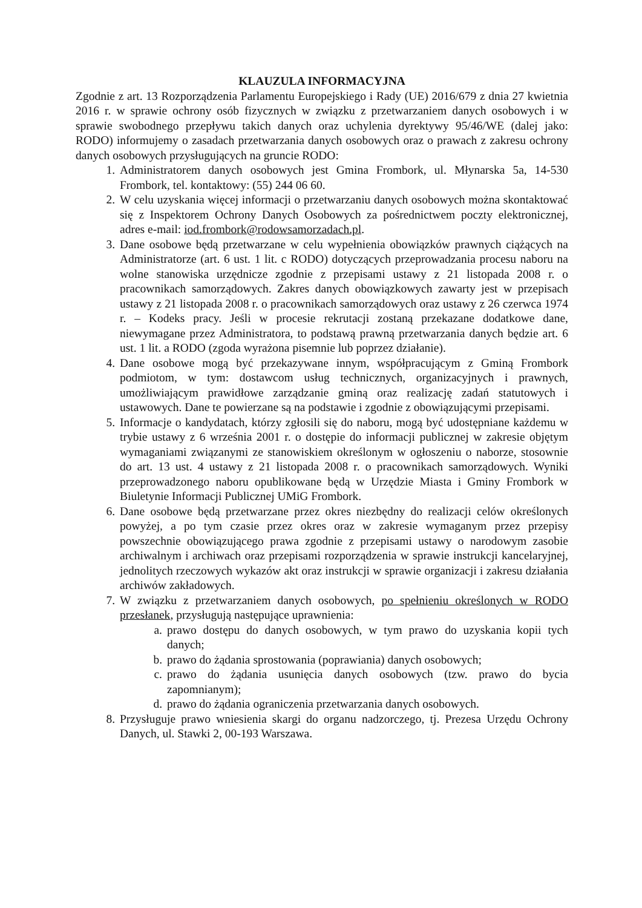KLAUZULA INFORMACYJNA
Zgodnie z art. 13 Rozporządzenia Parlamentu Europejskiego i Rady (UE) 2016/679 z dnia 27 kwietnia 2016 r. w sprawie ochrony osób fizycznych w związku z przetwarzaniem danych osobowych i w sprawie swobodnego przepływu takich danych oraz uchylenia dyrektywy 95/46/WE (dalej jako: RODO) informujemy o zasadach przetwarzania danych osobowych oraz o prawach z zakresu ochrony danych osobowych przysługujących na gruncie RODO:
1. Administratorem danych osobowych jest Gmina Frombork, ul. Młynarska 5a, 14-530 Frombork, tel. kontaktowy: (55) 244 06 60.
2. W celu uzyskania więcej informacji o przetwarzaniu danych osobowych można skontaktować się z Inspektorem Ochrony Danych Osobowych za pośrednictwem poczty elektronicznej, adres e-mail: iod.frombork@rodowsamorzadach.pl.
3. Dane osobowe będą przetwarzane w celu wypełnienia obowiązków prawnych ciążących na Administratorze (art. 6 ust. 1 lit. c RODO) dotyczących przeprowadzania procesu naboru na wolne stanowiska urzędnicze zgodnie z przepisami ustawy z 21 listopada 2008 r. o pracownikach samorządowych. Zakres danych obowiązkowych zawarty jest w przepisach ustawy z 21 listopada 2008 r. o pracownikach samorządowych oraz ustawy z 26 czerwca 1974 r. – Kodeks pracy. Jeśli w procesie rekrutacji zostaną przekazane dodatkowe dane, niewymagane przez Administratora, to podstawą prawną przetwarzania danych będzie art. 6 ust. 1 lit. a RODO (zgoda wyrażona pisemnie lub poprzez działanie).
4. Dane osobowe mogą być przekazywane innym, współpracującym z Gminą Frombork podmiotom, w tym: dostawcom usług technicznych, organizacyjnych i prawnych, umożliwiającym prawidłowe zarządzanie gminą oraz realizację zadań statutowych i ustawowych. Dane te powierzane są na podstawie i zgodnie z obowiązującymi przepisami.
5. Informacje o kandydatach, którzy zgłosili się do naboru, mogą być udostępniane każdemu w trybie ustawy z 6 września 2001 r. o dostępie do informacji publicznej w zakresie objętym wymaganiami związanymi ze stanowiskiem określonym w ogłoszeniu o naborze, stosownie do art. 13 ust. 4 ustawy z 21 listopada 2008 r. o pracownikach samorządowych. Wyniki przeprowadzonego naboru opublikowane będą w Urzędzie Miasta i Gminy Frombork w Biuletynie Informacji Publicznej UMiG Frombork.
6. Dane osobowe będą przetwarzane przez okres niezbędny do realizacji celów określonych powyżej, a po tym czasie przez okres oraz w zakresie wymaganym przez przepisy powszechnie obowiązującego prawa zgodnie z przepisami ustawy o narodowym zasobie archiwalnym i archiwach oraz przepisami rozporządzenia w sprawie instrukcji kancelaryjnej, jednolitych rzeczowych wykazów akt oraz instrukcji w sprawie organizacji i zakresu działania archiwów zakładowych.
7. W związku z przetwarzaniem danych osobowych, po spełnieniu określonych w RODO przesłanek, przysługują następujące uprawnienia:
a. prawo dostępu do danych osobowych, w tym prawo do uzyskania kopii tych danych;
b. prawo do żądania sprostowania (poprawiania) danych osobowych;
c. prawo do żądania usunięcia danych osobowych (tzw. prawo do bycia zapomnianym);
d. prawo do żądania ograniczenia przetwarzania danych osobowych.
8. Przysługuje prawo wniesienia skargi do organu nadzorczego, tj. Prezesa Urzędu Ochrony Danych, ul. Stawki 2, 00-193 Warszawa.